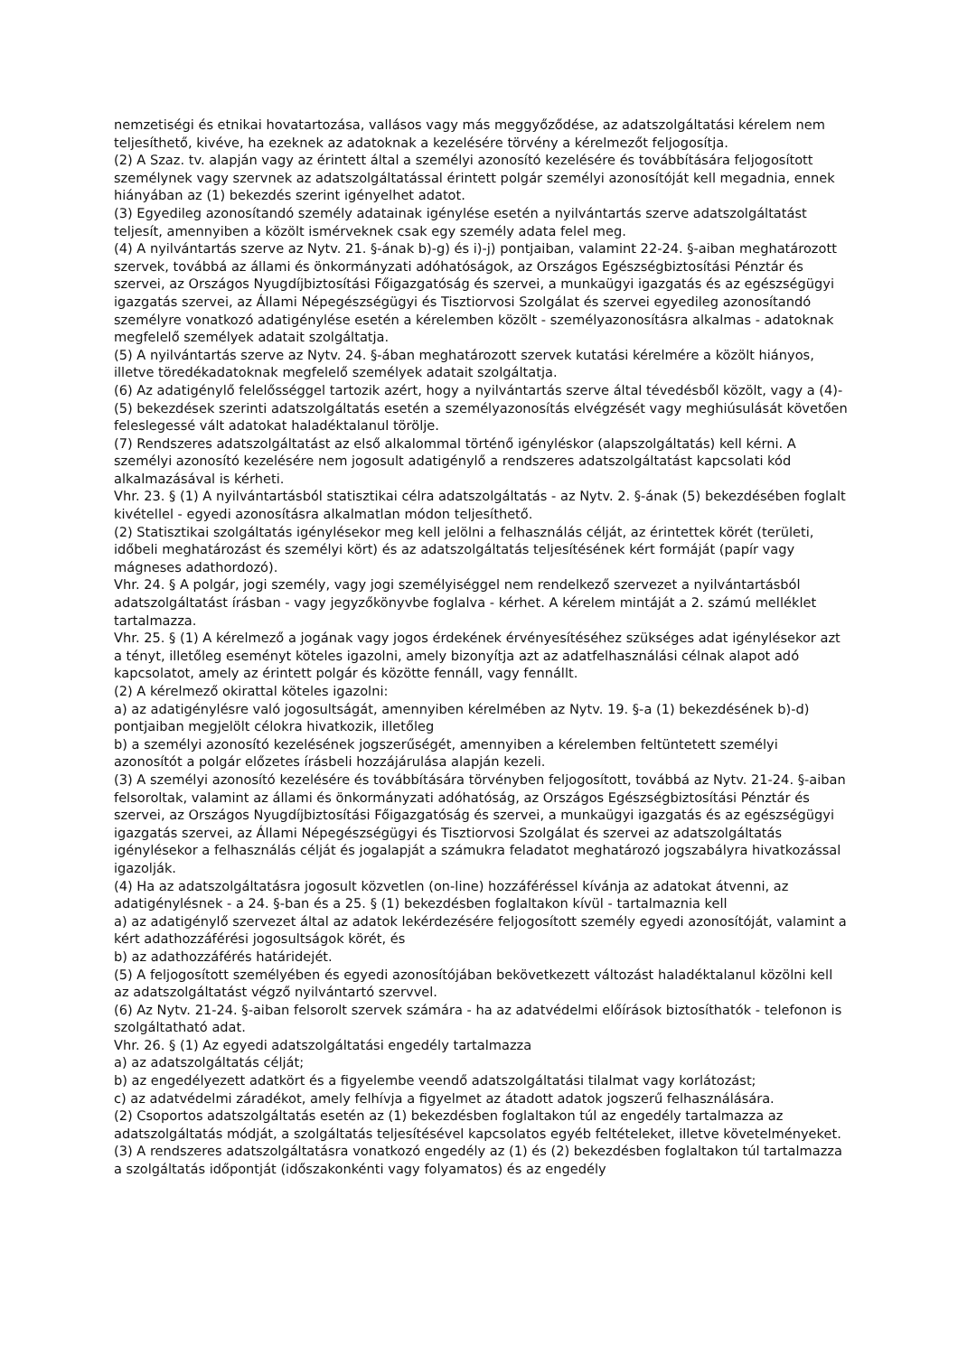nemzetiségi és etnikai hovatartozása, vallásos vagy más meggyőződése, az adatszolgáltatási kérelem nem teljesíthető, kivéve, ha ezeknek az adatoknak a kezelésére törvény a kérelmezőt feljogosítja.
(2) A Szaz. tv. alapján vagy az érintett által a személyi azonosító kezelésére és továbbítására feljogosított személynek vagy szervnek az adatszolgáltatással érintett polgár személyi azonosítóját kell megadnia, ennek hiányában az (1) bekezdés szerint igényelhet adatot.
(3) Egyedileg azonosítandó személy adatainak igénylése esetén a nyilvántartás szerve adatszolgáltatást teljesít, amennyiben a közölt ismérveknek csak egy személy adata felel meg.
(4) A nyilvántartás szerve az Nytv. 21. §-ának b)-g) és i)-j) pontjaiban, valamint 22-24. §-aiban meghatározott szervek, továbbá az állami és önkormányzati adóhatóságok, az Országos Egészségbiztosítási Pénztár és szervei, az Országos Nyugdíjbiztosítási Főigazgatóság és szervei, a munkaügyi igazgatás és az egészségügyi igazgatás szervei, az Állami Népegészségügyi és Tisztiorvosi Szolgálat és szervei egyedileg azonosítandó személyre vonatkozó adatigénylése esetén a kérelemben közölt - személyazonosításra alkalmas - adatoknak megfelelő személyek adatait szolgáltatja.
(5) A nyilvántartás szerve az Nytv. 24. §-ában meghatározott szervek kutatási kérelmére a közölt hiányos, illetve töredékadatoknak megfelelő személyek adatait szolgáltatja.
(6) Az adatigénylő felelősséggel tartozik azért, hogy a nyilvántartás szerve által tévedésből közölt, vagy a (4)-(5) bekezdések szerinti adatszolgáltatás esetén a személyazonosítás elvégzését vagy meghiúsulását követően feleslegessé vált adatokat haladéktalanul törölje.
(7) Rendszeres adatszolgáltatást az első alkalommal történő igényléskor (alapszolgáltatás) kell kérni. A személyi azonosító kezelésére nem jogosult adatigénylő a rendszeres adatszolgáltatást kapcsolati kód alkalmazásával is kérheti.
Vhr. 23. § (1) A nyilvántartásból statisztikai célra adatszolgáltatás - az Nytv. 2. §-ának (5) bekezdésében foglalt kivétellel - egyedi azonosításra alkalmatlan módon teljesíthető.
(2) Statisztikai szolgáltatás igénylésekor meg kell jelölni a felhasználás célját, az érintettek körét (területi, időbeli meghatározást és személyi kört) és az adatszolgáltatás teljesítésének kért formáját (papír vagy mágneses adathordozó).
Vhr. 24. § A polgár, jogi személy, vagy jogi személyiséggel nem rendelkező szervezet a nyilvántartásból adatszolgáltatást írásban - vagy jegyzőkönyvbe foglalva - kérhet. A kérelem mintáját a 2. számú melléklet tartalmazza.
Vhr. 25. § (1) A kérelmező a jogának vagy jogos érdekének érvényesítéséhez szükséges adat igénylésekor azt a tényt, illetőleg eseményt köteles igazolni, amely bizonyítja azt az adatfelhasználási célnak alapot adó kapcsolatot, amely az érintett polgár és közötte fennáll, vagy fennállt.
(2) A kérelmező okirattal köteles igazolni:
a) az adatigénylésre való jogosultságát, amennyiben kérelmében az Nytv. 19. §-a (1) bekezdésének b)-d) pontjaiban megjelölt célokra hivatkozik, illetőleg
b) a személyi azonosító kezelésének jogszerűségét, amennyiben a kérelemben feltüntetett személyi azonosítót a polgár előzetes írásbeli hozzájárulása alapján kezeli.
(3) A személyi azonosító kezelésére és továbbítására törvényben feljogosított, továbbá az Nytv. 21-24. §-aiban felsoroltak, valamint az állami és önkormányzati adóhatóság, az Országos Egészségbiztosítási Pénztár és szervei, az Országos Nyugdíjbiztosítási Főigazgatóság és szervei, a munkaügyi igazgatás és az egészségügyi igazgatás szervei, az Állami Népegészségügyi és Tisztiorvosi Szolgálat és szervei az adatszolgáltatás igénylésekor a felhasználás célját és jogalapját a számukra feladatot meghatározó jogszabályra hivatkozással igazolják.
(4) Ha az adatszolgáltatásra jogosult közvetlen (on-line) hozzáféréssel kívánja az adatokat átvenni, az adatigénylésnek - a 24. §-ban és a 25. § (1) bekezdésben foglaltakon kívül - tartalmaznia kell
a) az adatigénylő szervezet által az adatok lekérdezésére feljogosított személy egyedi azonosítóját, valamint a kért adathozzáférési jogosultságok körét, és
b) az adathozzáférés határidejét.
(5) A feljogosított személyében és egyedi azonosítójában bekövetkezett változást haladéktalanul közölni kell az adatszolgáltatást végző nyilvántartó szervvel.
(6) Az Nytv. 21-24. §-aiban felsorolt szervek számára - ha az adatvédelmi előírások biztosíthatók - telefonon is szolgáltatható adat.
Vhr. 26. § (1) Az egyedi adatszolgáltatási engedély tartalmazza
a) az adatszolgáltatás célját;
b) az engedélyezett adatkört és a figyelembe veendő adatszolgáltatási tilalmat vagy korlátozást;
c) az adatvédelmi záradékot, amely felhívja a figyelmet az átadott adatok jogszerű felhasználására.
(2) Csoportos adatszolgáltatás esetén az (1) bekezdésben foglaltakon túl az engedély tartalmazza az adatszolgáltatás módját, a szolgáltatás teljesítésével kapcsolatos egyéb feltételeket, illetve követelményeket.
(3) A rendszeres adatszolgáltatásra vonatkozó engedély az (1) és (2) bekezdésben foglaltakon túl tartalmazza a szolgáltatás időpontját (időszakonkénti vagy folyamatos) és az engedély